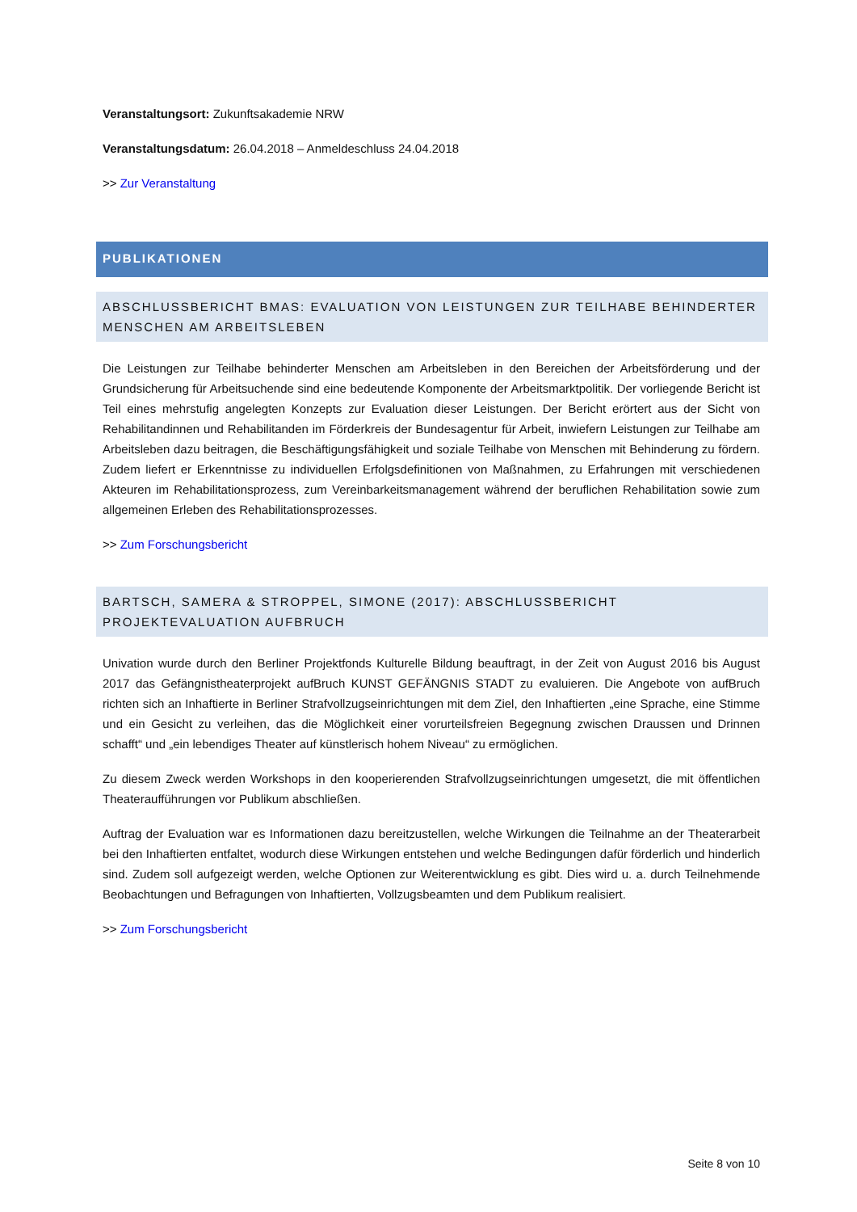Veranstaltungsort: Zukunftsakademie NRW
Veranstaltungsdatum: 26.04.2018 – Anmeldeschluss 24.04.2018
>> Zur Veranstaltung
PUBLIKATIONEN
ABSCHLUSSBERICHT BMAS: EVALUATION VON LEISTUNGEN ZUR TEILHABE BEHINDERTER MENSCHEN AM ARBEITSLEBEN
Die Leistungen zur Teilhabe behinderter Menschen am Arbeitsleben in den Bereichen der Arbeitsförderung und der Grundsicherung für Arbeitsuchende sind eine bedeutende Komponente der Arbeitsmarktpolitik. Der vorliegende Bericht ist Teil eines mehrstufig angelegten Konzepts zur Evaluation dieser Leistungen. Der Bericht erörtert aus der Sicht von Rehabilitandinnen und Rehabilitanden im Förderkreis der Bundesagentur für Arbeit, inwiefern Leistungen zur Teilhabe am Arbeitsleben dazu beitragen, die Beschäftigungsfähigkeit und soziale Teilhabe von Menschen mit Behinderung zu fördern. Zudem liefert er Erkenntnisse zu individuellen Erfolgsdefinitionen von Maßnahmen, zu Erfahrungen mit verschiedenen Akteuren im Rehabilitationsprozess, zum Vereinbarkeitsmanagement während der beruflichen Rehabilitation sowie zum allgemeinen Erleben des Rehabilitationsprozesses.
>> Zum Forschungsbericht
BARTSCH, SAMERA & STROPPEL, SIMONE (2017): ABSCHLUSSBERICHT PROJEKTEVALUATION AUFBRUCH
Univation wurde durch den Berliner Projektfonds Kulturelle Bildung beauftragt, in der Zeit von August 2016 bis August 2017 das Gefängnistheaterprojekt aufBruch KUNST GEFÄNGNIS STADT zu evaluieren. Die Angebote von aufBruch richten sich an Inhaftierte in Berliner Strafvollzugseinrichtungen mit dem Ziel, den Inhaftierten „eine Sprache, eine Stimme und ein Gesicht zu verleihen, das die Möglichkeit einer vorurteilsfreien Begegnung zwischen Draussen und Drinnen schafft“ und „ein lebendiges Theater auf künstlerisch hohem Niveau“ zu ermöglichen.
Zu diesem Zweck werden Workshops in den kooperierenden Strafvollzugseinrichtungen umgesetzt, die mit öffentlichen Theateraufführungen vor Publikum abschließen.
Auftrag der Evaluation war es Informationen dazu bereitzustellen, welche Wirkungen die Teilnahme an der Theaterarbeit bei den Inhaftierten entfaltet, wodurch diese Wirkungen entstehen und welche Bedingungen dafür förderlich und hinderlich sind. Zudem soll aufgezeigt werden, welche Optionen zur Weiterentwicklung es gibt. Dies wird u. a. durch Teilnehmende Beobachtungen und Befragungen von Inhaftierten, Vollzugsbeamten und dem Publikum realisiert.
>> Zum Forschungsbericht
Seite 8 von 10